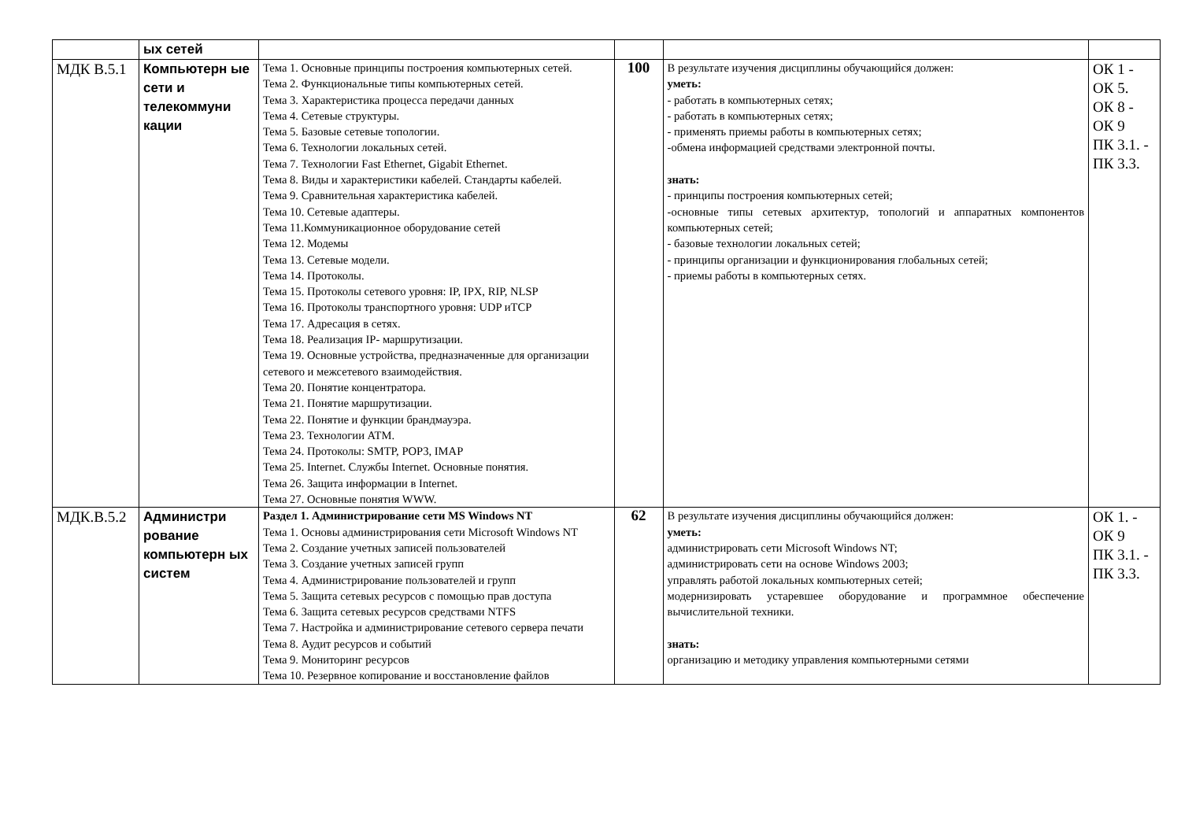| | ых сетей | | | | |
| МДК В.5.1 | Компьютерн ые сети и телекоммуни кации | Тема 1. Основные принципы построения компьютерных сетей. Тема 2. Функциональные типы компьютерных сетей. Тема 3. Характеристика процесса передачи данных Тема 4. Сетевые структуры. Тема 5. Базовые сетевые топологии. Тема 6. Технологии локальных сетей. Тема 7. Технологии Fast Ethernet, Gigabit Ethernet. Тема 8. Виды и характеристики кабелей. Стандарты кабелей. Тема 9. Сравнительная характеристика кабелей. Тема 10. Сетевые адаптеры. Тема 11.Коммуникационное оборудование сетей Тема 12. Модемы Тема 13. Сетевые модели. Тема 14. Протоколы. Тема 15. Протоколы сетевого уровня: IP, IPX, RIP, NLSP Тема 16. Протоколы транспортного уровня: UDP иTCP Тема 17. Адресация в сетях. Тема 18. Реализация IP- маршрутизации. Тема 19. Основные устройства, предназначенные для организации сетевого и межсетевого взаимодействия. Тема 20. Понятие концентратора. Тема 21. Понятие маршрутизации. Тема 22. Понятие и функции брандмауэра. Тема 23. Технологии ATM. Тема 24. Протоколы: SMTP, POP3, IMAP Тема 25. Internet. Службы Internet. Основные понятия. Тема 26. Защита информации в Internet. Тема 27. Основные понятия WWW. | 100 | В результате изучения дисциплины обучающийся должен: уметь: - работать в компьютерных сетях; - работать в компьютерных сетях; - применять приемы работы в компьютерных сетях; -обмена информацией средствами электронной почты. знать: - принципы построения компьютерных сетей; -основные типы сетевых архитектур, топологий и аппаратных компонентов компьютерных сетей; - базовые технологии локальных сетей; - принципы организации и функционирования глобальных сетей; - приемы работы в компьютерных сетях. | ОК 1 - ОК 5. ОК 8 - ОК 9 ПК 3.1. - ПК 3.3. |
| МДК.В.5.2 | Администри рование компьютерн ых систем | Раздел 1. Администрирование сети MS Windows NT Тема 1. Основы администрирования сети Microsoft Windows NT Тема 2. Создание учетных записей пользователей Тема 3. Создание учетных записей групп Тема 4. Администрирование пользователей и групп Тема 5. Защита сетевых ресурсов с помощью прав доступа Тема 6. Защита сетевых ресурсов средствами NTFS Тема 7. Настройка и администрирование сетевого сервера печати Тема 8. Аудит ресурсов и событий Тема 9. Мониторинг ресурсов Тема 10. Резервное копирование и восстановление файлов | 62 | В результате изучения дисциплины обучающийся должен: уметь: администрировать сети Microsoft Windows NT; администрировать сети на основе Windows 2003; управлять работой локальных компьютерных сетей; модернизировать устаревшее оборудование и программное обеспечение вычислительной техники. знать: организацию и методику управления компьютерными сетями | ОК 1. - ОК 9 ПК 3.1. - ПК 3.3. |